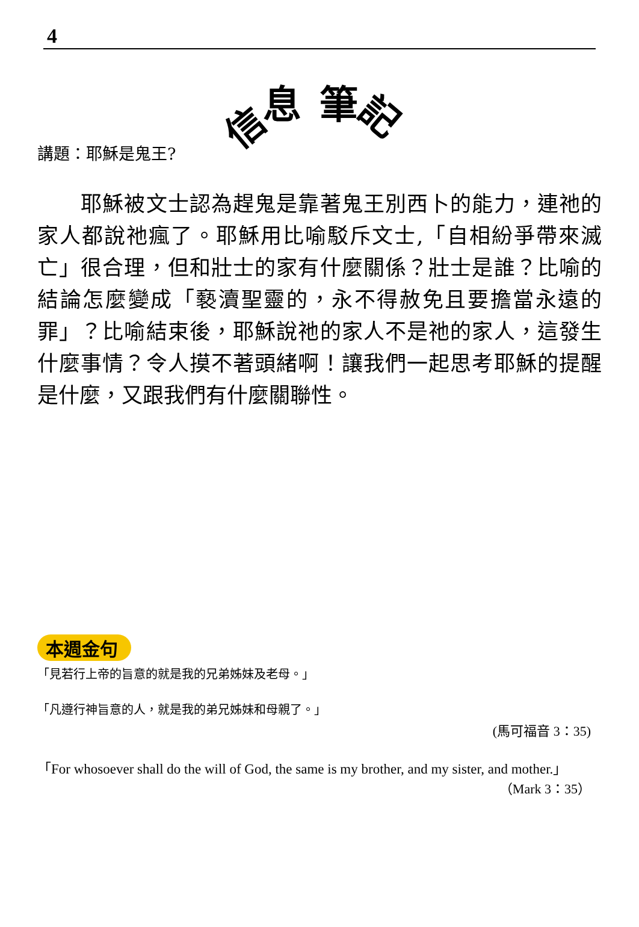4
信息筆記
講題：耶穌是鬼王?
　　耶穌被文士認為趕鬼是靠著鬼王別西卜的能力，連祂的家人都說祂瘋了。耶穌用比喻駁斥文士,「自相紛爭帶來滅亡」很合理，但和壯士的家有什麼關係？壯士是誰？比喻的結論怎麼變成「褻瀆聖靈的，永不得赦免且要擔當永遠的罪」？比喻結束後，耶穌說祂的家人不是祂的家人，這發生什麼事情？令人摸不著頭緒啊！讓我們一起思考耶穌的提醒是什麼，又跟我們有什麼關聯性。
本週金句
「見若行上帝的旨意的就是我的兄弟姊妹及老母。」
「凡遵行神旨意的人，就是我的弟兄姊妹和母親了。」
(馬可福音 3：35)
「For whosoever shall do the will of God, the same is my brother, and my sister, and mother.」
（Mark 3：35）